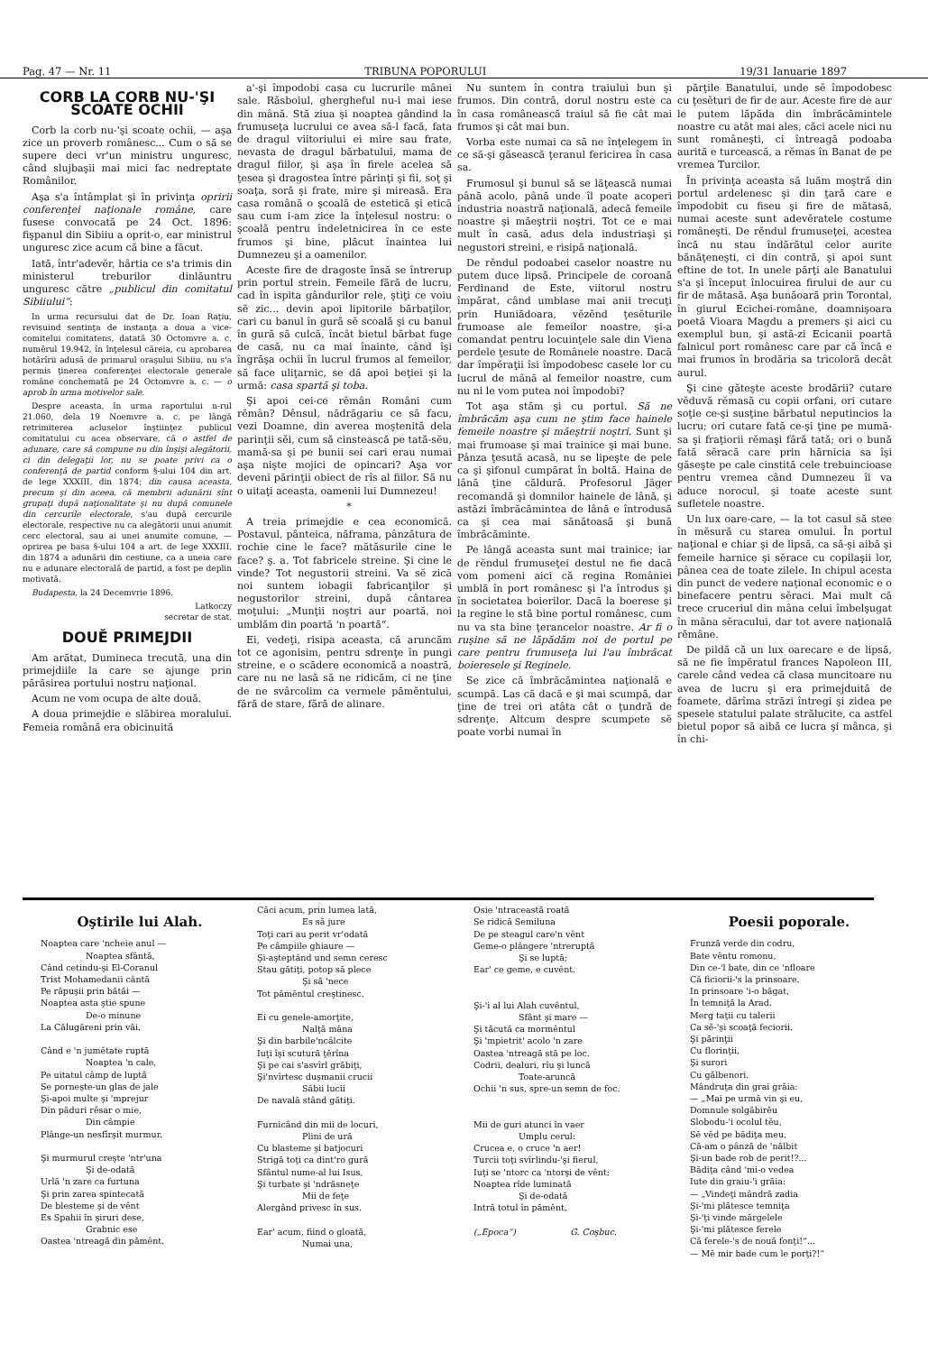Pag. 47 — Nr. 11 TRIBUNA POPORULUI 19/31 Ianuarie 1897
CORB LA CORB NU-'ŞI SCOATE OCHII
Corb la corb nu-'şi scoate ochii, — aşa zice un proverb românesc... Cum o să se supere deci vr'un ministru unguresc, când slujbaşii mai mici fac nedreptate Românilor.
Aşa s'a întâmplat şi în privinţa opririi conferenţei naţionale române, care fusese convocată pe 24 Oct. 1896: fişpanul din Sibiiu a oprit-o, ear ministrul unguresc zice acum că bine a făcut.
Iată, într'adevĕr, hârtia ce s'a trimis din ministerul treburilor dinlăuntru unguresc către „publicul din comitatul Sibiiului“:
In urma recursului dat de Dr. Ioan Raţiu, revisuind sentinţa de instanţa a doua a vice-comitelui comitatens, datată 30 Octomvre a. c. numĕrul 19.942, în înţelesul căreia, cu aprobarea hotărîrii adusă de primarul oraşului Sibiiu, nu s'a permis ţinerea conferenţei electorale generale române conchemată pe 24 Octomvre a. c. — o aprob în urma motivelor sale.
Despre aceasta, în urma raportului n-rul 21.060, dela 19 Noemvre a. c. pe lângă retrimiterea acluselor înştiinţez publicul comitatului cu acea observare, că o astfel de adunare, care să compune nu din înşişi alegătorii, ci din delegaţii lor, nu se poate privi ca o conferenţă de partid conform §-ului 104 din art. de lege XXXIII, din 1874; din causa aceasta, precum şi din aceea, că membrii adunării sînt grupaţi după naţionalitate şi nu după comunele din cercurile electorale, s'au după cercurile electorale, respective nu ca alegătorii unui anumit cerc electoral, sau ai unei anumite comune, — oprirea pe basa §-ului 104 a art. de lege XXXIII, din 1874 a adunării din cestiune, ca a uneia care nu e adunare electorală de partid, a fost pe deplin motivată.
Budapesta, la 24 Decemvrie 1896.
Latkoczy
secretar de stat.
DOUĔ PRIMEJDII
Am arătat, Dumineca trecută, una din primejdiile la care se ajunge prin părăsirea portului nostru naţional.
Acum ne vom ocupa de alte două.
A doua primejdie e slăbirea moralului. Femeia română era obicinuită
a'-şi împodobi casa cu lucrurile mânei sale. Răsboiul, ghergheful nu-i mai iese din mână. Stă ziua şi noaptea gândind la frumuseţa lucrului ce avea să-l facă, fata de dragul viitoriului ei mire sau frate, nevasta de dragul bărbatului, mama de dragul fiilor, şi aşa în firele acelea să ţesea şi dragostea între părinţi şi fii, soţ şi soaţa, soră şi frate, mire şi mireasă. Era casa română o şcoală de estetică şi etică sau cum i-am zice la înţelesul nostru: o şcoală pentru îndeletnicirea în ce este frumos şi bine, plăcut înaintea lui Dumnezeu şi a oamenilor.
Aceste fire de dragoste însă se întrerup prin portul strein. Femeile fără de lucru, cad în ispita gândurilor rele, ştiţi ce voiu sĕ zic... devin apoi lipitorile bărbaţilor, cari cu banul în gură sĕ scoală şi cu banul în gură să culcă, încât bietul bărbat fuge de casă, nu ca mai înainte, când îşi îngrăşa ochii în lucrul frumos al femeilor, să face uliţarnic, se dă apoi beţiei şi la urmă: casa spartă şi toba.
Şi apoi cei-ce rĕmân Români cum rĕmân? Dênsul, nădrăgariu ce să facu, vezi Doamne, din averea moştenită dela parinţii sĕi, cum să cinstească pe tată-sĕu, mamă-sa şi pe bunii sei cari erau numai aşa nişte mojici de opincari? Aşa vor deveni părinţii obiect de rîs al fiilor. Să nu o uitaţi aceasta, oamenii lui Dumnezeu!
*
A treia primejdie e cea economică. Postavul, pânteica, năframa, pânzătura de rochie cine le face? mătăsurile cine le face? ş. a. Tot fabricele streine. Şi cine le vinde? Tot negustorii streini. Va sĕ zică noi suntem iobagii fabricanţilor şi negustorilor streini, după cântarea moţului: „Munţii noştri aur poartă, noi umblăm din poartă 'n poartă“.
Ei, vedeţi, risipa aceasta, că aruncăm tot ce agonisim, pentru sdrenţe în pungi streine, e o scădere economică a noastră, care nu ne lasă să ne ridicăm, ci ne ţine de ne svârcolim ca vermele pămĕntului, fără de stare, fără de alinare.
Nu suntem în contra traiului bun şi frumos. Din contră, dorul nostru este ca în casa românească traiul să fie cât mai frumos şi cât mai bun.
Vorba este numai ca să ne înţelegem în ce să-şi găsească ţeranul fericirea în casa sa.
Frumosul şi bunul să se lăţească numai până acolo, până unde îl poate acoperi industria noastră naţională, adecă femeile noastre şi măeştrii noştri. Tot ce e mai mult în casă, adus dela industriaşi şi negustori streini, e risipă naţională.
De rĕndul podoabei caselor noastre nu putem duce lipsă. Principele de coroană Ferdinand de Este, viitorul nostru împărat, când umblase mai anii trecuţi prin Huniădoara, vĕzĕnd ţesĕturile frumoase ale femeilor noastre, şi-a comandat pentru locuinţele sale din Viena perdele ţesute de Românele noastre. Dacă dar împĕraţii îsi împodobesc casele lor cu lucrul de mână al femeilor noastre, cum nu ni le vom putea noi împodobi?
Tot aşa stăm şi cu portul. Să ne îmbrăcăm aşa cum ne ştim face hainele femeile noastre şi măeştrii noştri. Sunt şi mai frumoase şi mai trainice şi mai bune. Pânza ţesută acasă, nu se lipeşte de pele ca şi şifonul cumpărat în boltă. Haina de lână ţine căldură. Profesorul Jäger recomandă şi domnilor hainele de lână, şi astăzi îmbrăcămintea de lână e întrodusă ca şi cea mai sănătoasă şi bună îmbrăcăminte.
Pe lângă aceasta sunt mai trainice; iar de rĕndul frumuseţei destul ne fie dacă vom pomeni aici că regina României umblă în port românesc şi l'a întrodus şi în societatea boierilor. Dacă la boerese şi la regine le stă bine portul românesc, cum nu va sta bine ţerancelor noastre. Ar fi o ruşine să ne lăpădăm noi de portul pe care pentru frumuseţa lui l'au îmbrăcat boieresele şi Reginele.
Se zice că îmbrăcămintea naţională e scumpă. Las că dacă e şi mai scumpă, dar ţine de trei ori atâta cât o ţundră de sdrenţe. Altcum despre scumpete sĕ poate vorbi numai în
părţile Banatului, unde sĕ împodobesc cu ţesĕturi de fir de aur. Aceste fire de aur le putem lăpăda din îmbrăcămintele noastre cu atât mai ales, căci acele nici nu sunt româneşti, ci întreagă podoaba aurită e turcească, a rĕmas în Banat de pe vremea Turcilor.
În privinţa aceasta să luăm moştră din portul ardelenesc şi din ţară care e împodobit cu fiseu şi fire de mătasă, numai aceste sunt adevĕratele costume româneşti. De rĕndul frumuseţei, acestea încă nu stau îndărătul celor aurite bănăţeneşti, ci din contră, şi apoi sunt eftine de tot. In unele părţi ale Banatului s'a şi început înlocuirea firului de aur cu fir de mătasă. Aşa bunăoară prin Torontal, în giurul Ecichei-române, doamnişoara poetă Vioara Magdu a premers şi aici cu exemplul bun, şi astă-zi Ecicanii poartă falnicul port românesc care par că încă e mai frumos în brodăria sa tricoloră decât aurul.
Şi cine găteşte aceste brodării? cutare vĕduvă rĕmasă cu copii orfani, ori cutare soţie ce-şi susţine bărbatul neputincios la lucru; ori cutare fată ce-şi ţine pe mumă-sa şi fraţiorii rĕmaşi fără tată; ori o bună fată sĕracă care prin hărnicia sa îşi găseşte pe cale cinstită cele trebuincioase pentru vremea când Dumnezeu îi va aduce norocul, şi toate aceste sunt sufletele noastre.
Un lux oare-care, — la tot casul să stee în mĕsură cu starea omului. În portul naţional e chiar şi de lipsă, ca să-şi aibă şi femeile harnice şi sĕrace cu copilaşii lor, pânea cea de toate zilele. In chipul acesta din punct de vedere naţional economic e o binefacere pentru sĕraci. Mai mult că trece cruceriul din mâna celui îmbelşugat în mâna sĕracului, dar tot avere naţională rĕmâne.
De pildă că un lux oarecare e de lipsă, să ne fie împĕratul frances Napoleon III, carele când vedea că clasa muncitoare nu avea de lucru şi era primejduită de foamete, dărîma străzi întregi şi zidea pe spesele statului palate strălucite, ca astfel bietul popor să aibă ce lucra şi mânca, şi în chi-
Oştirile lui Alah.
Noaptea care 'ncheie anul —
Noaptea sfântă,
Când cetindu-şi El-Coranul
Trist Mohamedanii cântă
Pe răpuşii prin bătăi —
Noaptea asta ştie spune
De-o minune
La Călugăreni prin văi.
Când e 'n jumĕtate ruptă
Noaptea 'n cale,
Pe uitatul câmp de luptă
Se porneşte-un glas de jale
Şi-apoi multe şi 'mprejur
Din păduri rĕsar o mie,
Din câmpie
Plânge-un nesfîrşit murmur.
Şi murmurul creşte 'ntr'una
Şi de-odată
Urlă 'n zare ca furtuna
Şi prin zarea spintecată
De blesteme şi de vênt
Es Spahii în şiruri dese,
Grabnic ese
Oastea 'ntreagă din pămênt.
Căci acum, prin lumea lată,
Es să jure
Toţi cari au perit vr'odată
Pe câmpiile ghiaure —
Şi-aşteptând und semn ceresc
Stau gătiţi, potop să plece
Şi să 'nece
Tot pămĕntul creştinesc.
Ei cu genele-amorţite,
Nalţă mâna
Şi din barbile'ncâlcite
Iuţi îşi scutură ţĕrîna
Şi pe cai s'asvîrl grăbiţi,
Şi'nvîrtesc duşmanii crucii
Săbii lucii
De navală stând gătiţi.
Furnicând din mii de locuri,
Plini de ură
Cu blasteme şi batjocuri
Strigă toţi ca dint'ro gură
Sfântul nume-al lui Isus,
Şi turbate şi 'ndrăsneţe
Mii de feţe
Alergând privesc în sus.
Ear' acum, fiind o gloată,
Numai una,
Osie 'ntraceastă roată
Se ridică Semiluna
De pe steagul care'n vênt
Geme-o plângere 'ntreruptă
Şi se luptă;
Ear' ce geme, e cuvênt.
Şi-'i al lui Alah cuvêntul,
Sfânt şi mare —
Şi tăcută ca mormêntul
Şi 'mpietrit' acolo 'n zare
Oastea 'ntreagă stă pe loc.
Codrii, dealuri, rîu şi luncă
Toate-aruncă
Ochii 'n sus, spre-un semn de foc.
Mii de guri atunci în vaer
Umplu cerul:
Crucea e, o cruce 'n aer!
Turcii toţi svîrlindu-'şi fierul,
Iuţi se 'ntorc ca 'ntorşi de vênt;
Noaptea rîde luminată
Şi de-odată
Intră totul în pămênt.
(„Epoca“) G. Coşbuc.
Poesii poporale.
Frunză verde din codru,
Bate vêntu romonu,
Din ce-'l bate, din ce 'nfloare
Că ficiorii-'s la prinsoare.
In prinsoare 'i-o băgat,
În temniţă la Arad.
Merg taţii cu talerii
Ca sĕ-'şi scoaţă feciorii.
Şi părinţii
Cu florinţii,
Şi surori
Cu gălbenori.
Mândruţa din grai grăia:
— „Mai pe urmă vin şi eu,
Domnule solgăbirĕu
Slobodu-'i ocolul tĕu,
Sĕ vĕd pe bădiţa meu,
Că-am o pânză de 'nălbit
Şi-un bade rob de perit!?...
Bădiţa când 'mi-o vedea
Iute din graiu-'i grăia:
— „Vindeţi mândră zadia
Şi-'mi plătesce temniţa
Şi-'ţi vinde mărgelele
Şi-'mi plătesce ferele
Că ferele-'s de nouă fonţi!“...
— Mĕ mir bade cum le porţi?!“